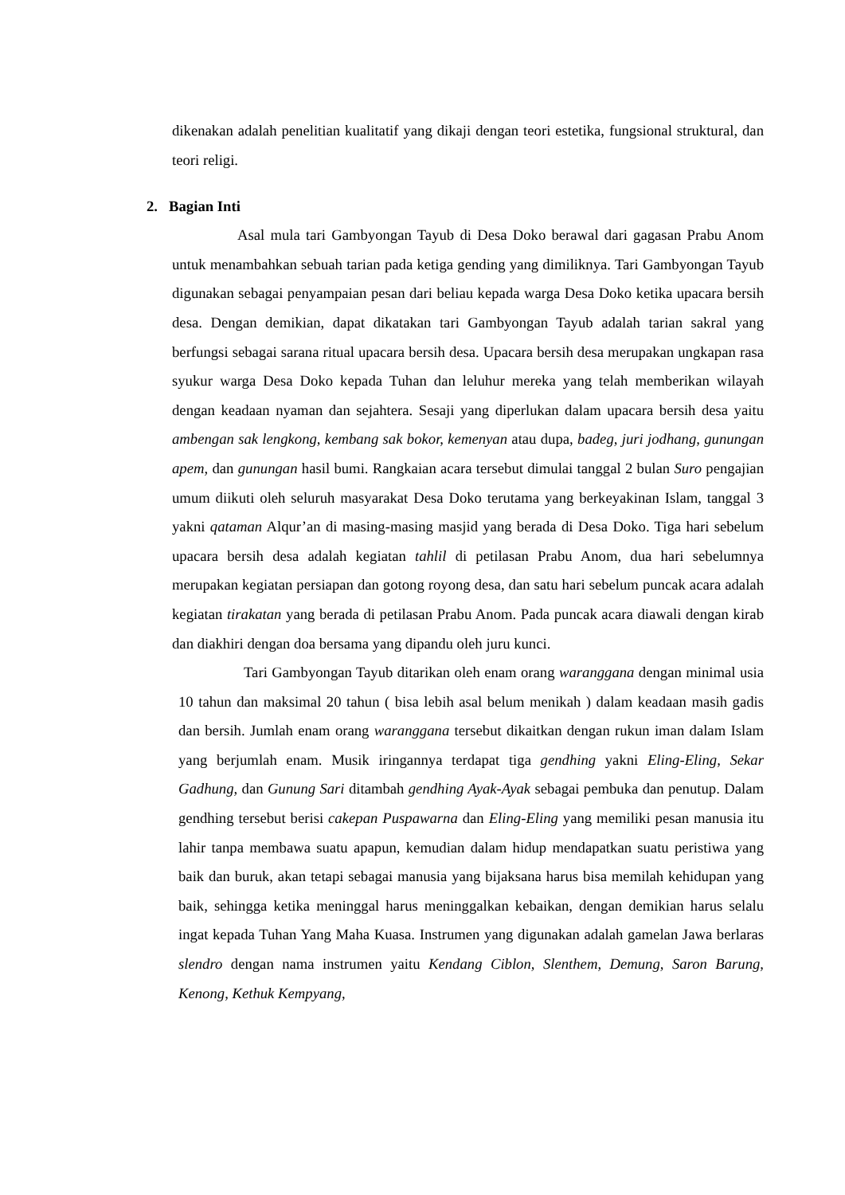dikenakan adalah penelitian kualitatif yang dikaji dengan teori estetika, fungsional struktural, dan teori religi.
2. Bagian Inti
Asal mula tari Gambyongan Tayub di Desa Doko berawal dari gagasan Prabu Anom untuk menambahkan sebuah tarian pada ketiga gending yang dimiliknya. Tari Gambyongan Tayub digunakan sebagai penyampaian pesan dari beliau kepada warga Desa Doko ketika upacara bersih desa. Dengan demikian, dapat dikatakan tari Gambyongan Tayub adalah tarian sakral yang berfungsi sebagai sarana ritual upacara bersih desa. Upacara bersih desa merupakan ungkapan rasa syukur warga Desa Doko kepada Tuhan dan leluhur mereka yang telah memberikan wilayah dengan keadaan nyaman dan sejahtera. Sesaji yang diperlukan dalam upacara bersih desa yaitu ambengan sak lengkong, kembang sak bokor, kemenyan atau dupa, badeg, juri jodhang, gunungan apem, dan gunungan hasil bumi. Rangkaian acara tersebut dimulai tanggal 2 bulan Suro pengajian umum diikuti oleh seluruh masyarakat Desa Doko terutama yang berkeyakinan Islam, tanggal 3 yakni qataman Alqur’an di masing-masing masjid yang berada di Desa Doko. Tiga hari sebelum upacara bersih desa adalah kegiatan tahlil di petilasan Prabu Anom, dua hari sebelumnya merupakan kegiatan persiapan dan gotong royong desa, dan satu hari sebelum puncak acara adalah kegiatan tirakatan yang berada di petilasan Prabu Anom. Pada puncak acara diawali dengan kirab dan diakhiri dengan doa bersama yang dipandu oleh juru kunci.
Tari Gambyongan Tayub ditarikan oleh enam orang waranggana dengan minimal usia 10 tahun dan maksimal 20 tahun ( bisa lebih asal belum menikah ) dalam keadaan masih gadis dan bersih. Jumlah enam orang waranggana tersebut dikaitkan dengan rukun iman dalam Islam yang berjumlah enam. Musik iringannya terdapat tiga gendhing yakni Eling-Eling, Sekar Gadhung, dan Gunung Sari ditambah gendhing Ayak-Ayak sebagai pembuka dan penutup. Dalam gendhing tersebut berisi cakepan Puspawarna dan Eling-Eling yang memiliki pesan manusia itu lahir tanpa membawa suatu apapun, kemudian dalam hidup mendapatkan suatu peristiwa yang baik dan buruk, akan tetapi sebagai manusia yang bijaksana harus bisa memilah kehidupan yang baik, sehingga ketika meninggal harus meninggalkan kebaikan, dengan demikian harus selalu ingat kepada Tuhan Yang Maha Kuasa. Instrumen yang digunakan adalah gamelan Jawa berlaras slendro dengan nama instrumen yaitu Kendang Ciblon, Slenthem, Demung, Saron Barung, Kenong, Kethuk Kempyang,